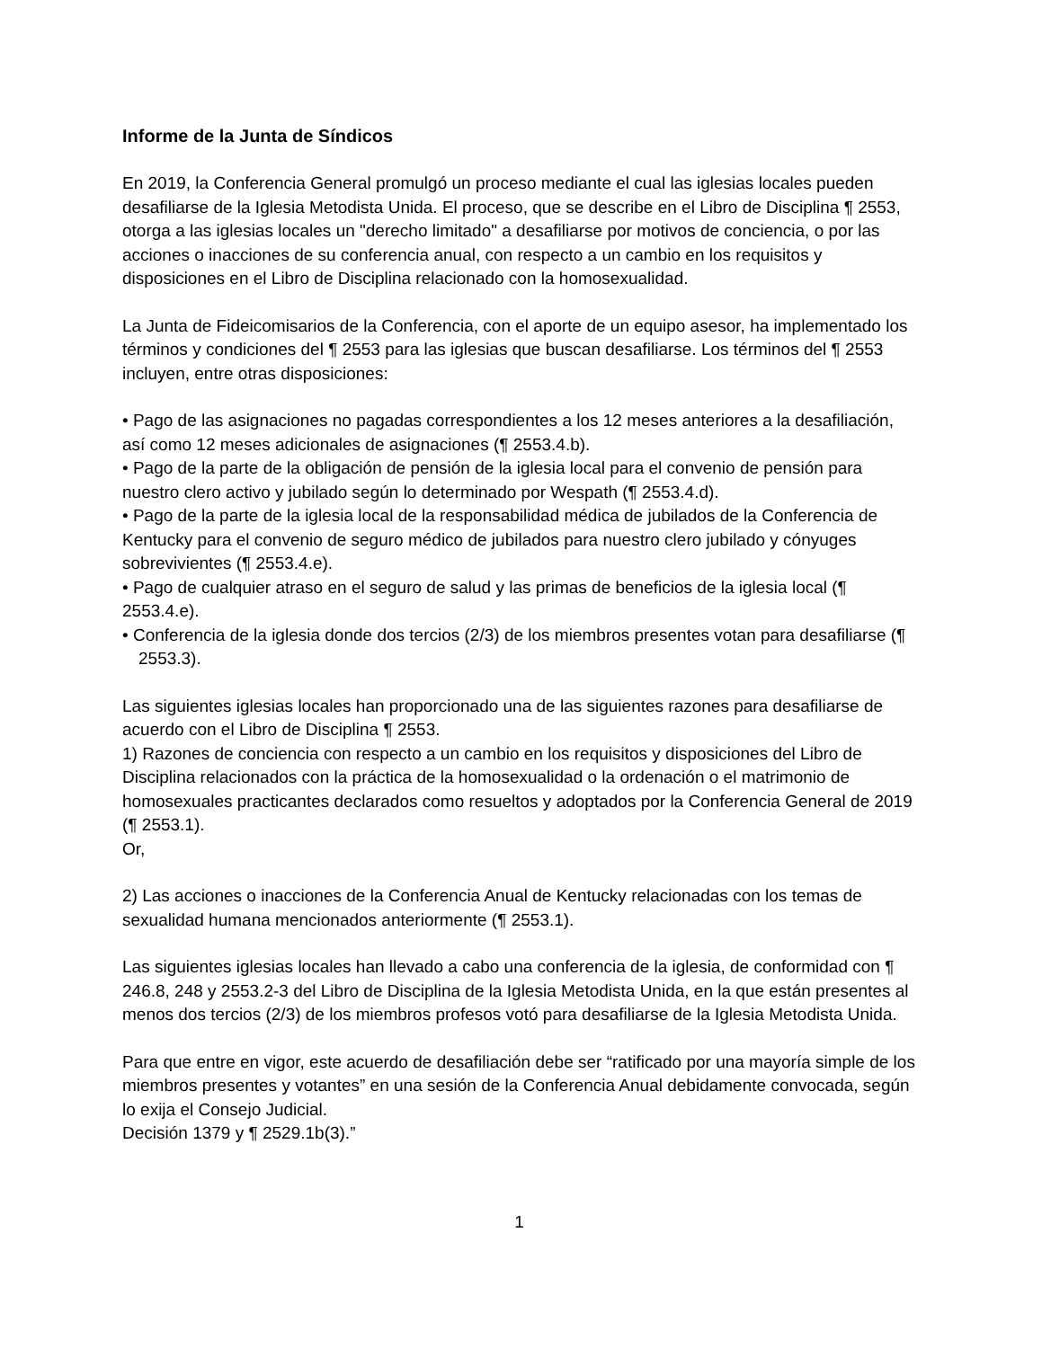Informe de la Junta de Síndicos
En 2019, la Conferencia General promulgó un proceso mediante el cual las iglesias locales pueden desafiliarse de la Iglesia Metodista Unida. El proceso, que se describe en el Libro de Disciplina ¶ 2553, otorga a las iglesias locales un "derecho limitado" a desafiliarse por motivos de conciencia, o por las acciones o inacciones de su conferencia anual, con respecto a un cambio en los requisitos y disposiciones en el Libro de Disciplina relacionado con la homosexualidad.
La Junta de Fideicomisarios de la Conferencia, con el aporte de un equipo asesor, ha implementado los términos y condiciones del ¶ 2553 para las iglesias que buscan desafiliarse. Los términos del ¶ 2553 incluyen, entre otras disposiciones:
• Pago de las asignaciones no pagadas correspondientes a los 12 meses anteriores a la desafiliación, así como 12 meses adicionales de asignaciones (¶ 2553.4.b).
• Pago de la parte de la obligación de pensión de la iglesia local para el convenio de pensión para nuestro clero activo y jubilado según lo determinado por Wespath (¶ 2553.4.d).
• Pago de la parte de la iglesia local de la responsabilidad médica de jubilados de la Conferencia de Kentucky para el convenio de seguro médico de jubilados para nuestro clero jubilado y cónyuges sobrevivientes (¶ 2553.4.e).
• Pago de cualquier atraso en el seguro de salud y las primas de beneficios de la iglesia local (¶ 2553.4.e).
• Conferencia de la iglesia donde dos tercios (2/3) de los miembros presentes votan para desafiliarse (¶ 2553.3).
Las siguientes iglesias locales han proporcionado una de las siguientes razones para desafiliarse de acuerdo con el Libro de Disciplina ¶ 2553.
1) Razones de conciencia con respecto a un cambio en los requisitos y disposiciones del Libro de Disciplina relacionados con la práctica de la homosexualidad o la ordenación o el matrimonio de homosexuales practicantes declarados como resueltos y adoptados por la Conferencia General de 2019 (¶ 2553.1).
Or,
2) Las acciones o inacciones de la Conferencia Anual de Kentucky relacionadas con los temas de sexualidad humana mencionados anteriormente (¶ 2553.1).
Las siguientes iglesias locales han llevado a cabo una conferencia de la iglesia, de conformidad con ¶ 246.8, 248 y 2553.2-3 del Libro de Disciplina de la Iglesia Metodista Unida, en la que están presentes al menos dos tercios (2/3) de los miembros profesos votó para desafiliarse de la Iglesia Metodista Unida.
Para que entre en vigor, este acuerdo de desafiliación debe ser “ratificado por una mayoría simple de los miembros presentes y votantes” en una sesión de la Conferencia Anual debidamente convocada, según lo exija el Consejo Judicial.
Decisión 1379 y ¶ 2529.1b(3).”
1